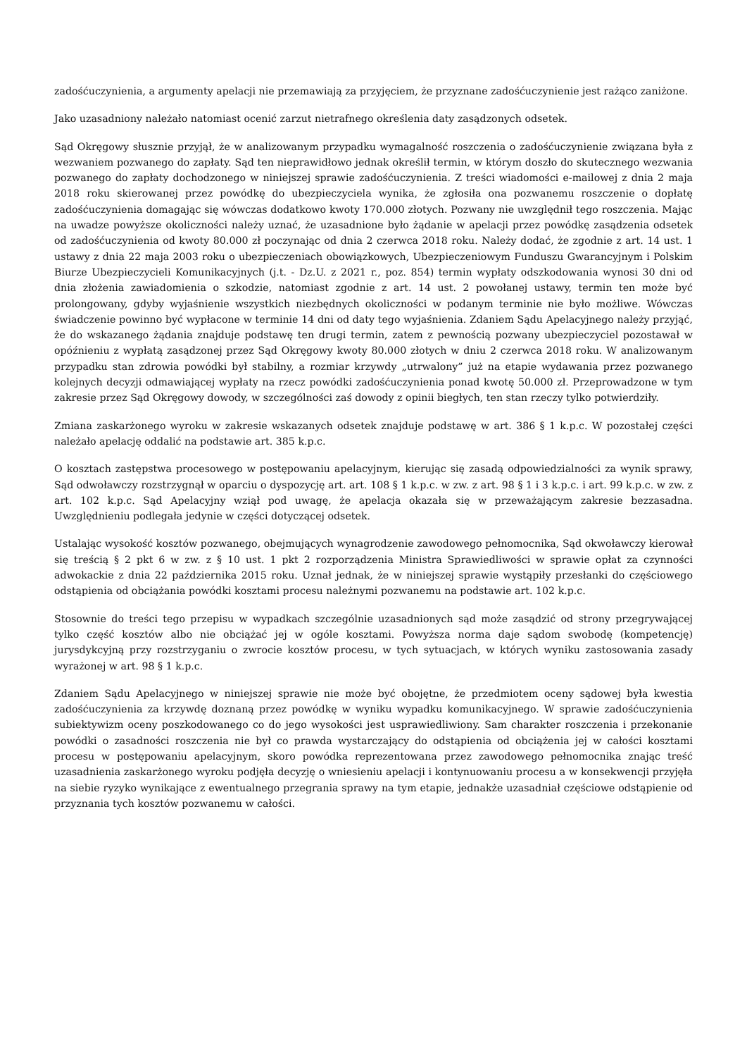zadośćuczynienia, a argumenty apelacji nie przemawiają za przyjęciem, że przyznane zadośćuczynienie jest rażąco zaniżone.
Jako uzasadniony należało natomiast ocenić zarzut nietrafnego określenia daty zasądzonych odsetek.
Sąd Okręgowy słusznie przyjął, że w analizowanym przypadku wymagalność roszczenia o zadośćuczynienie związana była z wezwaniem pozwanego do zapłaty. Sąd ten nieprawidłowo jednak określił termin, w którym doszło do skutecznego wezwania pozwanego do zapłaty dochodzonego w niniejszej sprawie zadośćuczynienia. Z treści wiadomości e-mailowej z dnia 2 maja 2018 roku skierowanej przez powódkę do ubezpieczyciela wynika, że zgłosiła ona pozwanemu roszczenie o dopłatę zadośćuczynienia domagając się wówczas dodatkowo kwoty 170.000 złotych. Pozwany nie uwzględnił tego roszczenia. Mając na uwadze powyższe okoliczności należy uznać, że uzasadnione było żądanie w apelacji przez powódkę zasądzenia odsetek od zadośćuczynienia od kwoty 80.000 zł poczynając od dnia 2 czerwca 2018 roku. Należy dodać, że zgodnie z art. 14 ust. 1 ustawy z dnia 22 maja 2003 roku o ubezpieczeniach obowiązkowych, Ubezpieczeniowym Funduszu Gwarancyjnym i Polskim Biurze Ubezpieczycieli Komunikacyjnych (j.t. - Dz.U. z 2021 r., poz. 854) termin wypłaty odszkodowania wynosi 30 dni od dnia złożenia zawiadomienia o szkodzie, natomiast zgodnie z art. 14 ust. 2 powołanej ustawy, termin ten może być prolongowany, gdyby wyjaśnienie wszystkich niezbędnych okoliczności w podanym terminie nie było możliwe. Wówczas świadczenie powinno być wypłacone w terminie 14 dni od daty tego wyjaśnienia. Zdaniem Sądu Apelacyjnego należy przyjąć, że do wskazanego żądania znajduje podstawę ten drugi termin, zatem z pewnością pozwany ubezpieczyciel pozostawał w opóźnieniu z wypłatą zasądzonej przez Sąd Okręgowy kwoty 80.000 złotych w dniu 2 czerwca 2018 roku. W analizowanym przypadku stan zdrowia powódki był stabilny, a rozmiar krzywdy „utrwalony” już na etapie wydawania przez pozwanego kolejnych decyzji odmawiającej wypłaty na rzecz powódki zadośćuczynienia ponad kwotę 50.000 zł. Przeprowadzone w tym zakresie przez Sąd Okręgowy dowody, w szczególności zaś dowody z opinii biegłych, ten stan rzeczy tylko potwierdziły.
Zmiana zaskarżonego wyroku w zakresie wskazanych odsetek znajduje podstawę w art. 386 § 1 k.p.c. W pozostałej części należało apelację oddalić na podstawie art. 385 k.p.c.
O kosztach zastępstwa procesowego w postępowaniu apelacyjnym, kierując się zasadą odpowiedzialności za wynik sprawy, Sąd odwoławczy rozstrzygnął w oparciu o dyspozycję art. art. 108 § 1 k.p.c. w zw. z art. 98 § 1 i 3 k.p.c. i art. 99 k.p.c. w zw. z art. 102 k.p.c. Sąd Apelacyjny wziął pod uwagę, że apelacja okazała się w przeważającym zakresie bezzasadna. Uwzględnieniu podlegała jedynie w części dotyczącej odsetek.
Ustalając wysokość kosztów pozwanego, obejmujących wynagrodzenie zawodowego pełnomocnika, Sąd okwoławczy kierował się treścią § 2 pkt 6 w zw. z § 10 ust. 1 pkt 2 rozporządzenia Ministra Sprawiedliwości w sprawie opłat za czynności adwokackie z dnia 22 października 2015 roku. Uznał jednak, że w niniejszej sprawie wystąpiły przesłanki do częściowego odstąpienia od obciążania powódki kosztami procesu należnymi pozwanemu na podstawie art. 102 k.p.c.
Stosownie do treści tego przepisu w wypadkach szczególnie uzasadnionych sąd może zasądzić od strony przegrywającej tylko część kosztów albo nie obciążać jej w ogóle kosztami. Powyższa norma daje sądom swobodę (kompetencję) jurysdykcyjną przy rozstrzyganiu o zwrocie kosztów procesu, w tych sytuacjach, w których wyniku zastosowania zasady wyrażonej w art. 98 § 1 k.p.c.
Zdaniem Sądu Apelacyjnego w niniejszej sprawie nie może być obojętne, że przedmiotem oceny sądowej była kwestia zadośćuczynienia za krzywdę doznaną przez powódkę w wyniku wypadku komunikacyjnego. W sprawie zadośćuczynienia subiektywizm oceny poszkodowanego co do jego wysokości jest usprawiedliwiony. Sam charakter roszczenia i przekonanie powódki o zasadności roszczenia nie był co prawda wystarczający do odstąpienia od obciążenia jej w całości kosztami procesu w postępowaniu apelacyjnym, skoro powódka reprezentowana przez zawodowego pełnomocnika znając treść uzasadnienia zaskarżonego wyroku podjęła decyzję o wniesieniu apelacji i kontynuowaniu procesu a w konsekwencji przyjęła na siebie ryzyko wynikające z ewentualnego przegrania sprawy na tym etapie, jednakże uzasadniał częściowe odstąpienie od przyznania tych kosztów pozwanemu w całości.